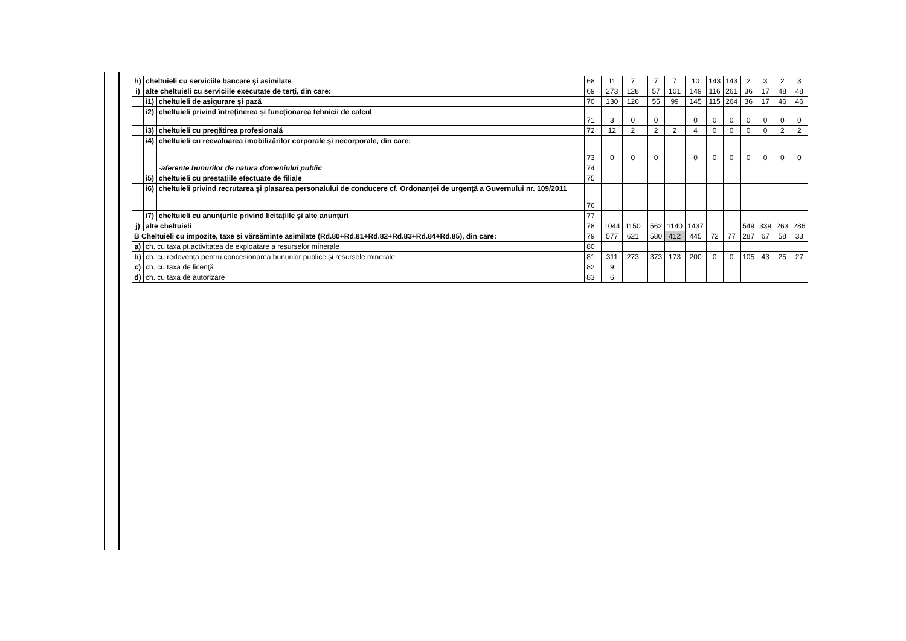| h) | cheltuieli cu serviciile bancare şi asimilate | | 68 | | 11 | 7 | | 7 | 7 | 10 | 143 | 143 | 2 | 3 | 2 | 3 |
| i) | alte cheltuieli cu serviciile executate de terţi, din care: | | 69 | | 273 | 128 | | 57 | 101 | 149 | 116 | 261 | 36 | 17 | 48 | 48 |
| | i1) | cheltuieli de asigurare şi pază | 70 | | 130 | 126 | | 55 | 99 | 145 | 115 | 264 | 36 | 17 | 46 | 46 |
| | i2) | cheltuieli privind întreţinerea şi funcţionarea tehnicii de calcul | 71 | | 3 | 0 | | 0 | | 0 | 0 | 0 | 0 | 0 | 0 | 0 |
| | i3) | cheltuieli cu pregătirea profesională | 72 | | 12 | 2 | | 2 | 2 | 4 | 0 | 0 | 0 | 0 | 2 | 2 |
| | i4) | cheltuieli cu reevaluarea imobilizărilor corporale şi necorporale, din care: | 73 | | 0 | 0 | | 0 | | 0 | 0 | 0 | 0 | 0 | 0 | 0 |
| | | -aferente bunurilor de natura domeniului public | 74 | | | | | | | | | | | | | |
| | i5) | cheltuieli cu prestaţiile efectuate de filiale | 75 | | | | | | | | | | | | | |
| | i6) | cheltuieli privind recrutarea şi plasarea personalului de conducere cf. Ordonanţei de urgenţă a Guvernului nr. 109/2011 | 76 | | | | | | | | | | | | | |
| | i7) | cheltuieli cu anunţurile privind licitaţiile şi alte anunţuri | 77 | | | | | | | | | | | | | |
| j) | alte cheltuieli | | 78 | | 1044 | 1150 | | 562 | 1140 | 1437 | | | 549 | 339 | 263 | 286 |
| B Cheltuieli cu impozite, taxe şi vărsăminte asimilate (Rd.80+Rd.81+Rd.82+Rd.83+Rd.84+Rd.85), din care: | | | 79 | | 577 | 621 | | 580 | 412 | 445 | 72 | 77 | 287 | 67 | 58 | 33 |
| a) | ch. cu taxa pt.activitatea de exploatare a resurselor minerale | | 80 | | | | | | | | | | | | | |
| b) | ch. cu redevenţa pentru concesionarea bunurilor publice şi resursele minerale | | 81 | | 311 | 273 | | 373 | 173 | 200 | 0 | 0 | 105 | 43 | 25 | 27 |
| c) | ch. cu taxa de licenţă | | 82 | | 9 | | | | | | | | | | | |
| d) | ch. cu taxa de autorizare | | 83 | | 6 | | | | | | | | | | | |